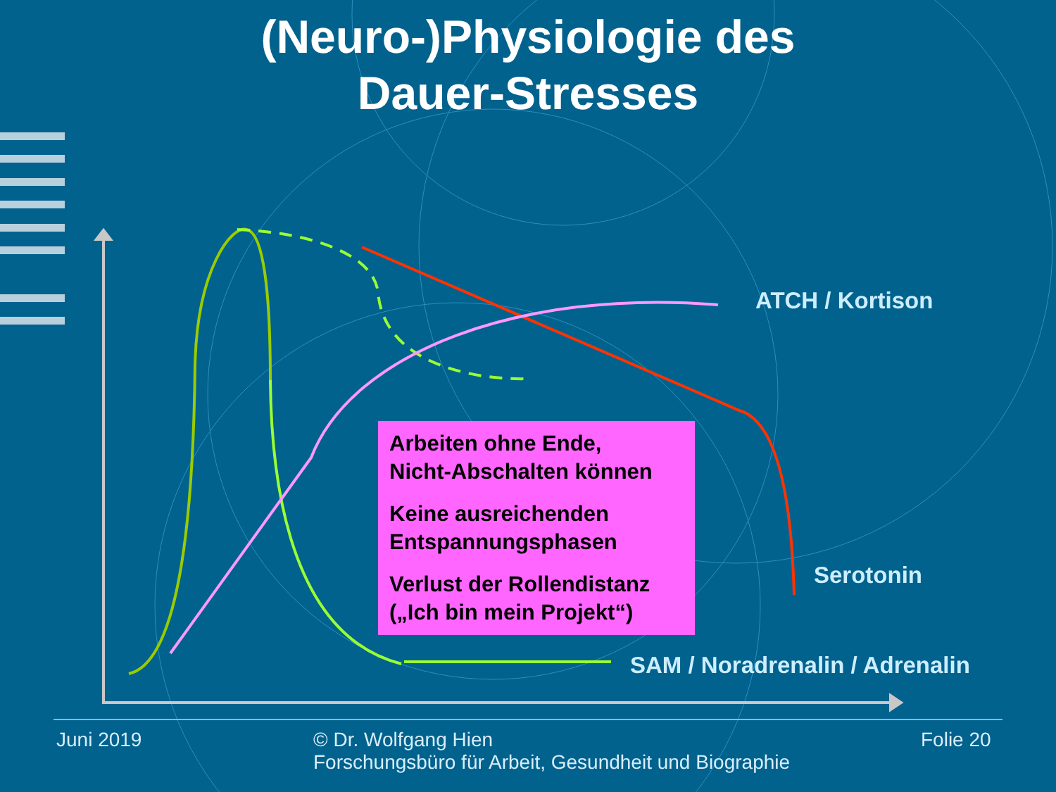(Neuro-)Physiologie des
Dauer-Stresses
ATCH / Kortison
Serotonin
SAM / Noradrenalin / Adrenalin
Arbeiten ohne Ende,
Nicht-Abschalten können
Keine ausreichenden Entspannungsphasen
Verlust der Rollendistanz („Ich bin mein Projekt“)
Juni 2019
© Dr. Wolfgang Hien
Forschungsbüro für Arbeit, Gesundheit und Biographie
Folie 20